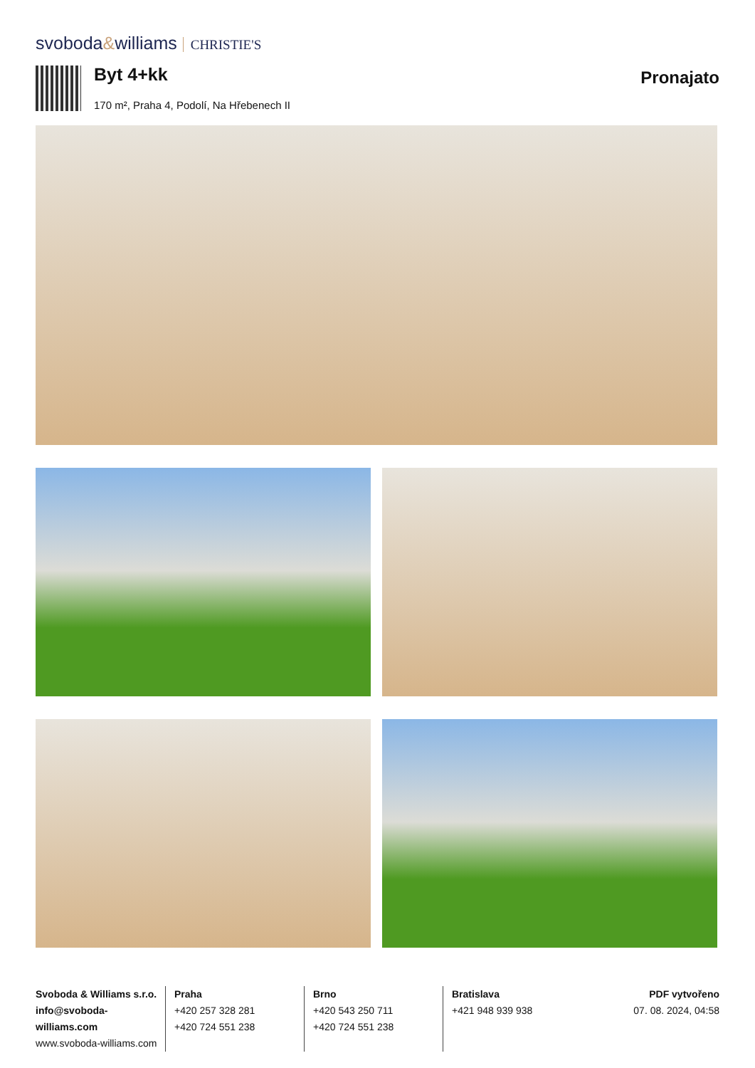svoboda&williams CHRISTIE'S
Byt 4+kk Pronajato
170 m², Praha 4, Podolí, Na Hřebenech II
Svoboda & Williams s.r.o.
info@svoboda-williams.com
www.svoboda-williams.com
Praha
+420 257 328 281
+420 724 551 238
Brno
+420 543 250 711
+420 724 551 238
Bratislava
+421 948 939 938
PDF vytvořeno
07. 08. 2024, 04:58